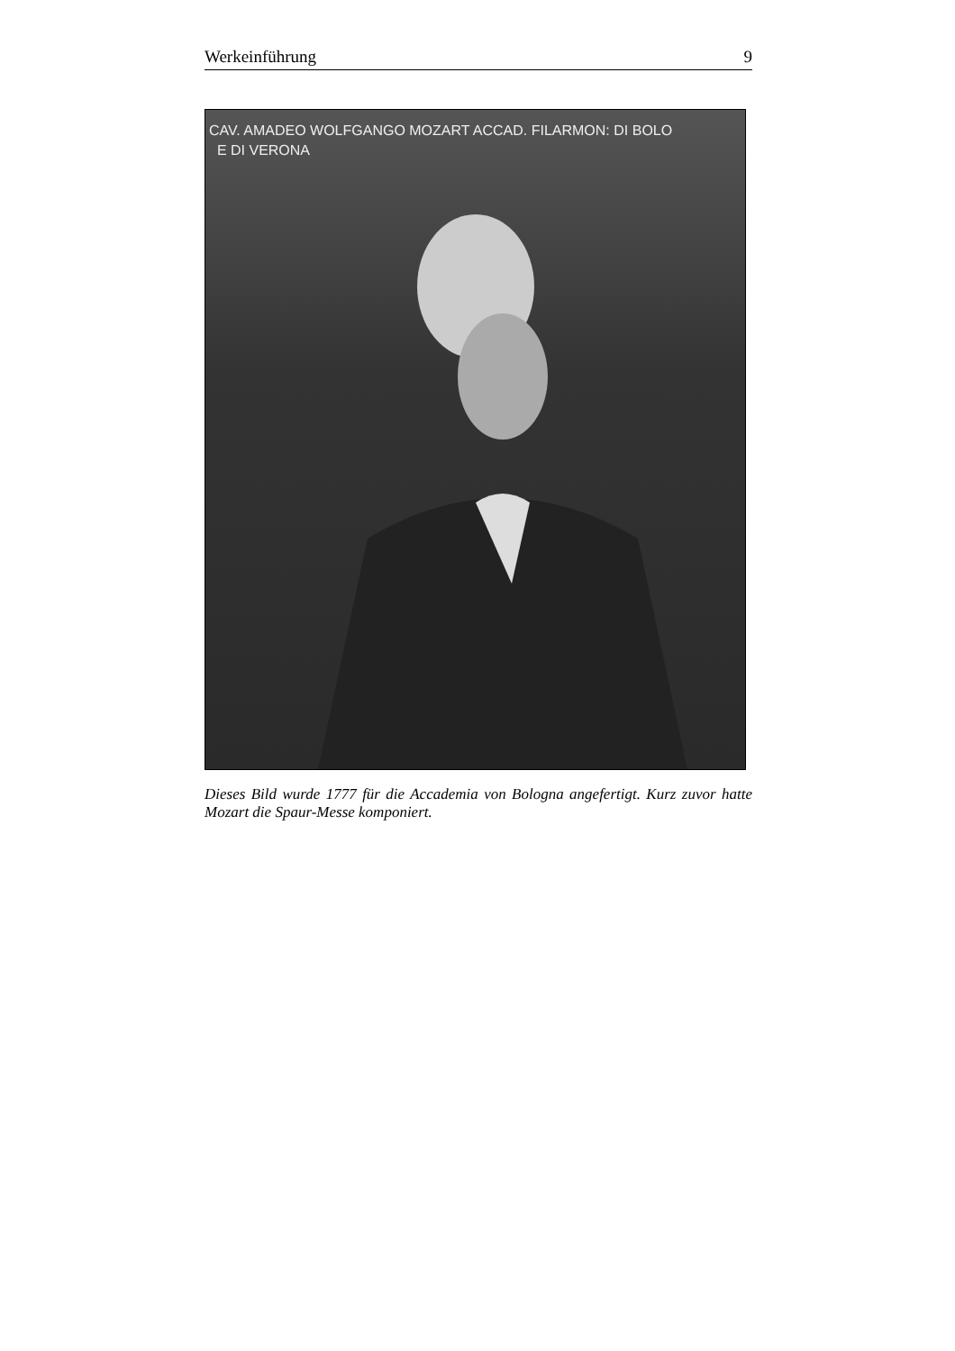Werkeinführung 9
CAV. AMADEO WOLFGANGO MOZART ACCAD. FILARMON: DI BOLO
E DI VERONA
Dieses Bild wurde 1777 für die Accademia von Bologna angefertigt. Kurz zuvor hatte Mozart die Spaur-Messe komponiert.